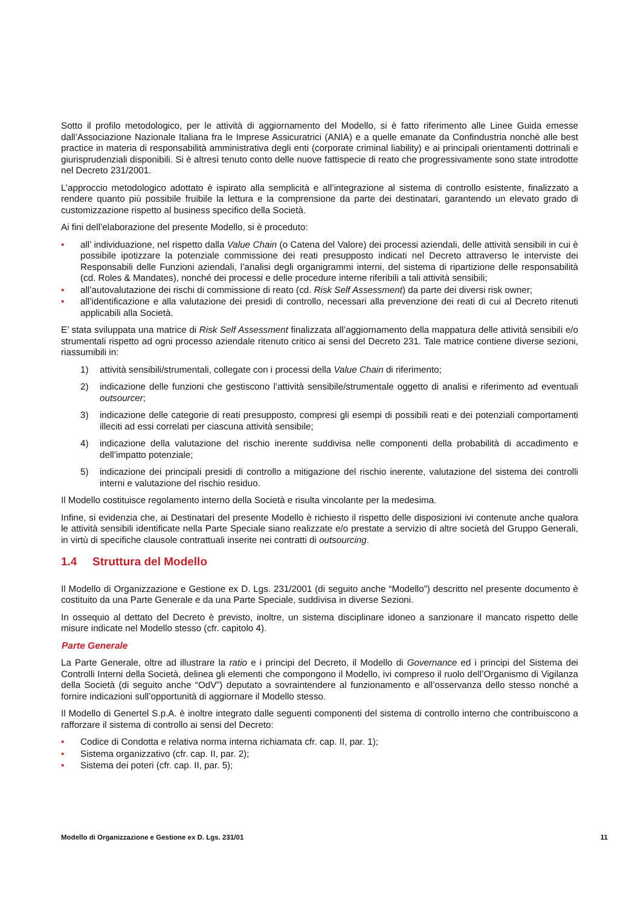Sotto il profilo metodologico, per le attività di aggiornamento del Modello, si è fatto riferimento alle Linee Guida emesse dall’Associazione Nazionale Italiana fra le Imprese Assicuratrici (ANIA) e a quelle emanate da Confindustria nonchè alle best practice in materia di responsabilità amministrativa degli enti (corporate criminal liability) e ai principali orientamenti dottrinali e giurisprudenziali disponibili. Si è altresì tenuto conto delle nuove fattispecie di reato che progressivamente sono state introdotte nel Decreto 231/2001.
L’approccio metodologico adottato è ispirato alla semplicità e all’integrazione al sistema di controllo esistente, finalizzato a rendere quanto più possibile fruibile la lettura e la comprensione da parte dei destinatari, garantendo un elevato grado di customizzazione rispetto al business specifico della Società.
Ai fini dell’elaborazione del presente Modello, si è proceduto:
• all’ individuazione, nel rispetto dalla Value Chain (o Catena del Valore) dei processi aziendali, delle attività sensibili in cui è possibile ipotizzare la potenziale commissione dei reati presupposto indicati nel Decreto attraverso le interviste dei Responsabili delle Funzioni aziendali, l’analisi degli organigrammi interni, del sistema di ripartizione delle responsabilità (cd. Roles & Mandates), nonché dei processi e delle procedure interne riferibili a tali attività sensibili;
• all’autovalutazione dei rischi di commissione di reato (cd. Risk Self Assessment) da parte dei diversi risk owner;
• all’identificazione e alla valutazione dei presidi di controllo, necessari alla prevenzione dei reati di cui al Decreto ritenuti applicabili alla Società.
E’ stata sviluppata una matrice di Risk Self Assessment finalizzata all’aggiornamento della mappatura delle attività sensibili e/o strumentali rispetto ad ogni processo aziendale ritenuto critico ai sensi del Decreto 231. Tale matrice contiene diverse sezioni, riassumibili in:
1) attività sensibili/strumentali, collegate con i processi della Value Chain di riferimento;
2) indicazione delle funzioni che gestiscono l’attività sensibile/strumentale oggetto di analisi e riferimento ad eventuali outsourcer;
3) indicazione delle categorie di reati presupposto, compresi gli esempi di possibili reati e dei potenziali comportamenti illeciti ad essi correlati per ciascuna attività sensibile;
4) indicazione della valutazione del rischio inerente suddivisa nelle componenti della probabilità di accadimento e dell’impatto potenziale;
5) indicazione dei principali presidi di controllo a mitigazione del rischio inerente, valutazione del sistema dei controlli interni e valutazione del rischio residuo.
Il Modello costituisce regolamento interno della Società e risulta vincolante per la medesima.
Infine, si evidenzia che, ai Destinatari del presente Modello è richiesto il rispetto delle disposizioni ivi contenute anche qualora le attività sensibili identificate nella Parte Speciale siano realizzate e/o prestate a servizio di altre società del Gruppo Generali, in virtù di specifiche clausole contrattuali inserite nei contratti di outsourcing.
1.4 Struttura del Modello
Il Modello di Organizzazione e Gestione ex D. Lgs. 231/2001 (di seguito anche “Modello”) descritto nel presente documento è costituito da una Parte Generale e da una Parte Speciale, suddivisa in diverse Sezioni.
In ossequio al dettato del Decreto è previsto, inoltre, un sistema disciplinare idoneo a sanzionare il mancato rispetto delle misure indicate nel Modello stesso (cfr. capitolo 4).
Parte Generale
La Parte Generale, oltre ad illustrare la ratio e i principi del Decreto, il Modello di Governance ed i principi del Sistema dei Controlli Interni della Società, delinea gli elementi che compongono il Modello, ivi compreso il ruolo dell’Organismo di Vigilanza della Società (di seguito anche “OdV”) deputato a sovraintendere al funzionamento e all’osservanza dello stesso nonché a fornire indicazioni sull’opportunità di aggiornare il Modello stesso.
Il Modello di Genertel S.p.A. è inoltre integrato dalle seguenti componenti del sistema di controllo interno che contribuiscono a rafforzare il sistema di controllo ai sensi del Decreto:
• Codice di Condotta e relativa norma interna richiamata cfr. cap. II, par. 1);
• Sistema organizzativo (cfr. cap. II, par. 2);
• Sistema dei poteri (cfr. cap. II, par. 5);
Modello di Organizzazione e Gestione ex D. Lgs. 231/01 11